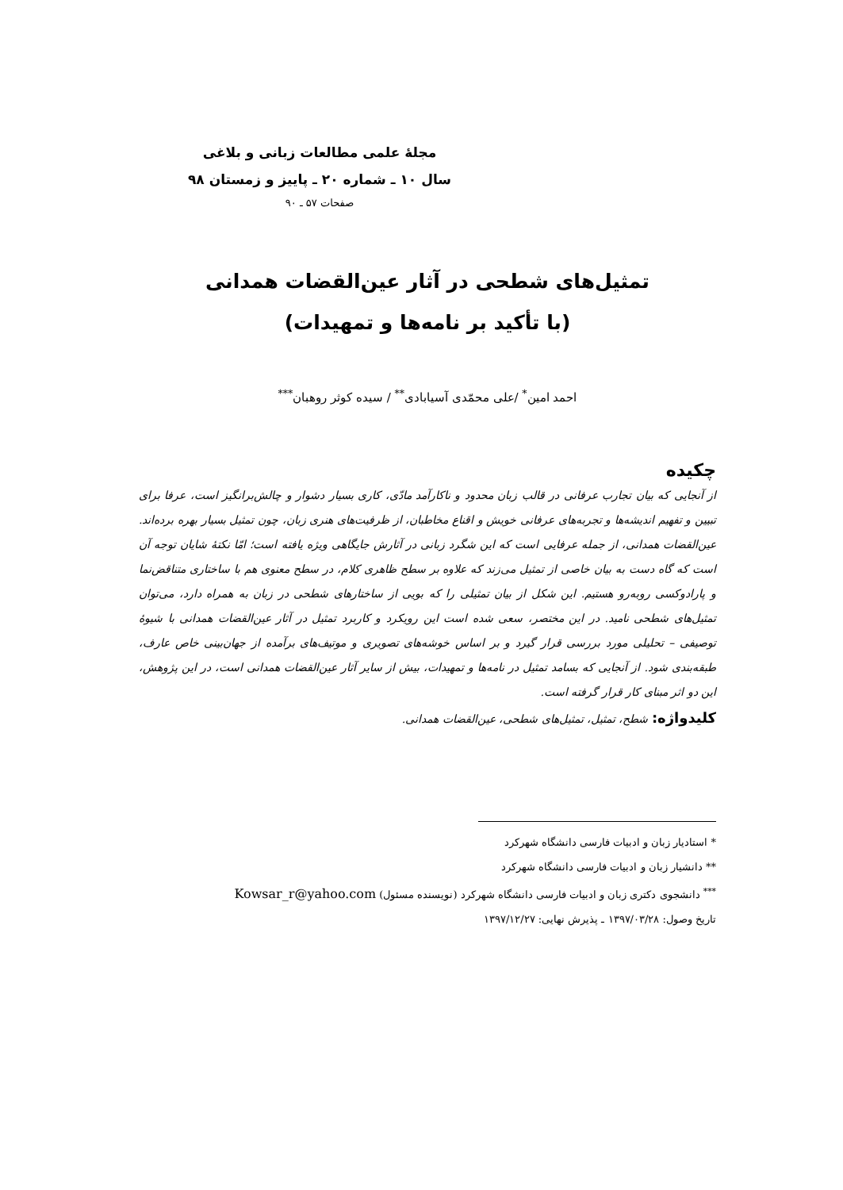مجلهٔ علمی مطالعات زبانی و بلاغی
سال ۱۰ ـ شماره ۲۰ ـ پاییز و زمستان ۹۸
صفحات ۵۷ ـ ۹۰
تمثیل‌های شطحی در آثار عین‌القضات همدانی
(با تأکید بر نامه‌ها و تمهیدات)
احمد امین<sup>*</sup> /علی محمّدی آسیابادی<sup>**</sup> / سیده کوثر روهبان<sup>***</sup>
چکیده
از آنجایی که بیان تجارب عرفانی در قالب زبان محدود و ناکارآمد مادّی، کاری بسیار دشوار و چالش‌برانگیز است، عرفا برای تبیین و تفهیم اندیشه‌ها و تجربه‌های عرفانی خویش و اقناع مخاطبان، از ظرفیت‌های هنری زبان، چون تمثیل بسیار بهره برده‌اند. عین‌القضات همدانی، از جمله عرفایی است که این شگرد زبانی در آثارش جایگاهی ویژه یافته است؛ امّا نکتهٔ شایان توجه آن است که گاه دست به بیان خاصی از تمثیل می‌زند که علاوه بر سطح ظاهری کلام، در سطح معنوی هم با ساختاری متناقض‌نما و پارادوکسی روبه‌رو هستیم. این شکل از بیان تمثیلی را که بویی از ساختارهای شطحی در زبان به همراه دارد، می‌توان تمثیل‌های شطحی نامید. در این مختصر، سعی شده است این رویکرد و کاربرد تمثیل در آثار عین‌القضات همدانی با شیوهٔ توصیفی – تحلیلی مورد بررسی قرار گیرد و بر اساس خوشه‌های تصویری و موتیف‌های برآمده از جهان‌بینی خاص عارف، طبقه‌بندی شود. از آنجایی که بسامد تمثیل در نامه‌ها و تمهیدات، بیش از سایر آثار عین‌القضات همدانی است، در این پژوهش، این دو اثر مبنای کار قرار گرفته است.
کلیدواژه: شطح، تمثیل، تمثیل‌های شطحی، عین‌القضات همدانی.
* استادیار زبان و ادبیات فارسی دانشگاه شهرکرد
** دانشیار زبان و ادبیات فارسی دانشگاه شهرکرد
<sup>***</sup> دانشجوی دکتری زبان و ادبیات فارسی دانشگاه شهرکرد (نویسنده مسئول) Kowsar_r@yahoo.com
تاریخ وصول: ۱۳۹۷/۰۳/۲۸ ـ پذیرش نهایی: ۱۳۹۷/۱۲/۲۷